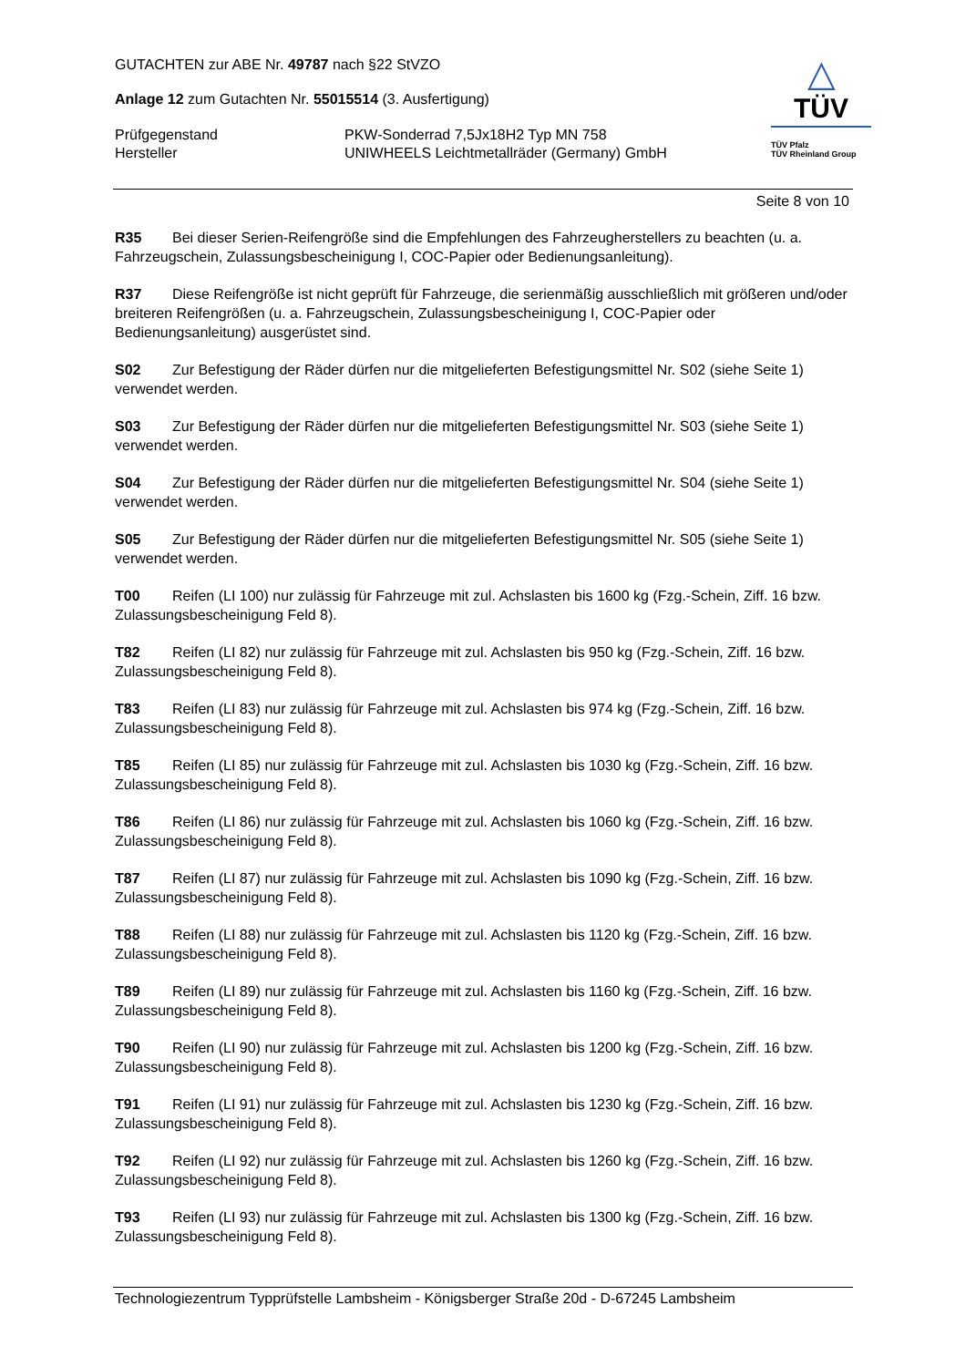GUTACHTEN zur ABE Nr. 49787 nach §22 StVZO
Anlage 12 zum Gutachten Nr. 55015514 (3. Ausfertigung)
Prüfgegenstand PKW-Sonderrad 7,5Jx18H2 Typ MN 758
Hersteller UNIWHEELS Leichtmetallräder (Germany) GmbH
△
TÜV
TÜV Pfalz
TÜV Rheinland Group
Seite 8 von 10
R35 Bei dieser Serien-Reifengröße sind die Empfehlungen des Fahrzeugherstellers zu beachten (u. a. Fahrzeugschein, Zulassungsbescheinigung I, COC-Papier oder Bedienungsanleitung).
R37 Diese Reifengröße ist nicht geprüft für Fahrzeuge, die serienmäßig ausschließlich mit größeren und/oder breiteren Reifengrößen (u. a. Fahrzeugschein, Zulassungsbescheinigung I, COC-Papier oder Bedienungsanleitung) ausgerüstet sind.
S02 Zur Befestigung der Räder dürfen nur die mitgelieferten Befestigungsmittel Nr. S02 (siehe Seite 1) verwendet werden.
S03 Zur Befestigung der Räder dürfen nur die mitgelieferten Befestigungsmittel Nr. S03 (siehe Seite 1) verwendet werden.
S04 Zur Befestigung der Räder dürfen nur die mitgelieferten Befestigungsmittel Nr. S04 (siehe Seite 1) verwendet werden.
S05 Zur Befestigung der Räder dürfen nur die mitgelieferten Befestigungsmittel Nr. S05 (siehe Seite 1) verwendet werden.
T00 Reifen (LI 100) nur zulässig für Fahrzeuge mit zul. Achslasten bis 1600 kg (Fzg.-Schein, Ziff. 16 bzw. Zulassungsbescheinigung Feld 8).
T82 Reifen (LI 82) nur zulässig für Fahrzeuge mit zul. Achslasten bis 950 kg (Fzg.-Schein, Ziff. 16 bzw. Zulassungsbescheinigung Feld 8).
T83 Reifen (LI 83) nur zulässig für Fahrzeuge mit zul. Achslasten bis 974 kg (Fzg.-Schein, Ziff. 16 bzw. Zulassungsbescheinigung Feld 8).
T85 Reifen (LI 85) nur zulässig für Fahrzeuge mit zul. Achslasten bis 1030 kg (Fzg.-Schein, Ziff. 16 bzw. Zulassungsbescheinigung Feld 8).
T86 Reifen (LI 86) nur zulässig für Fahrzeuge mit zul. Achslasten bis 1060 kg (Fzg.-Schein, Ziff. 16 bzw. Zulassungsbescheinigung Feld 8).
T87 Reifen (LI 87) nur zulässig für Fahrzeuge mit zul. Achslasten bis 1090 kg (Fzg.-Schein, Ziff. 16 bzw. Zulassungsbescheinigung Feld 8).
T88 Reifen (LI 88) nur zulässig für Fahrzeuge mit zul. Achslasten bis 1120 kg (Fzg.-Schein, Ziff. 16 bzw. Zulassungsbescheinigung Feld 8).
T89 Reifen (LI 89) nur zulässig für Fahrzeuge mit zul. Achslasten bis 1160 kg (Fzg.-Schein, Ziff. 16 bzw. Zulassungsbescheinigung Feld 8).
T90 Reifen (LI 90) nur zulässig für Fahrzeuge mit zul. Achslasten bis 1200 kg (Fzg.-Schein, Ziff. 16 bzw. Zulassungsbescheinigung Feld 8).
T91 Reifen (LI 91) nur zulässig für Fahrzeuge mit zul. Achslasten bis 1230 kg (Fzg.-Schein, Ziff. 16 bzw. Zulassungsbescheinigung Feld 8).
T92 Reifen (LI 92) nur zulässig für Fahrzeuge mit zul. Achslasten bis 1260 kg (Fzg.-Schein, Ziff. 16 bzw. Zulassungsbescheinigung Feld 8).
T93 Reifen (LI 93) nur zulässig für Fahrzeuge mit zul. Achslasten bis 1300 kg (Fzg.-Schein, Ziff. 16 bzw. Zulassungsbescheinigung Feld 8).
Technologiezentrum Typprüfstelle Lambsheim - Königsberger Straße 20d - D-67245 Lambsheim